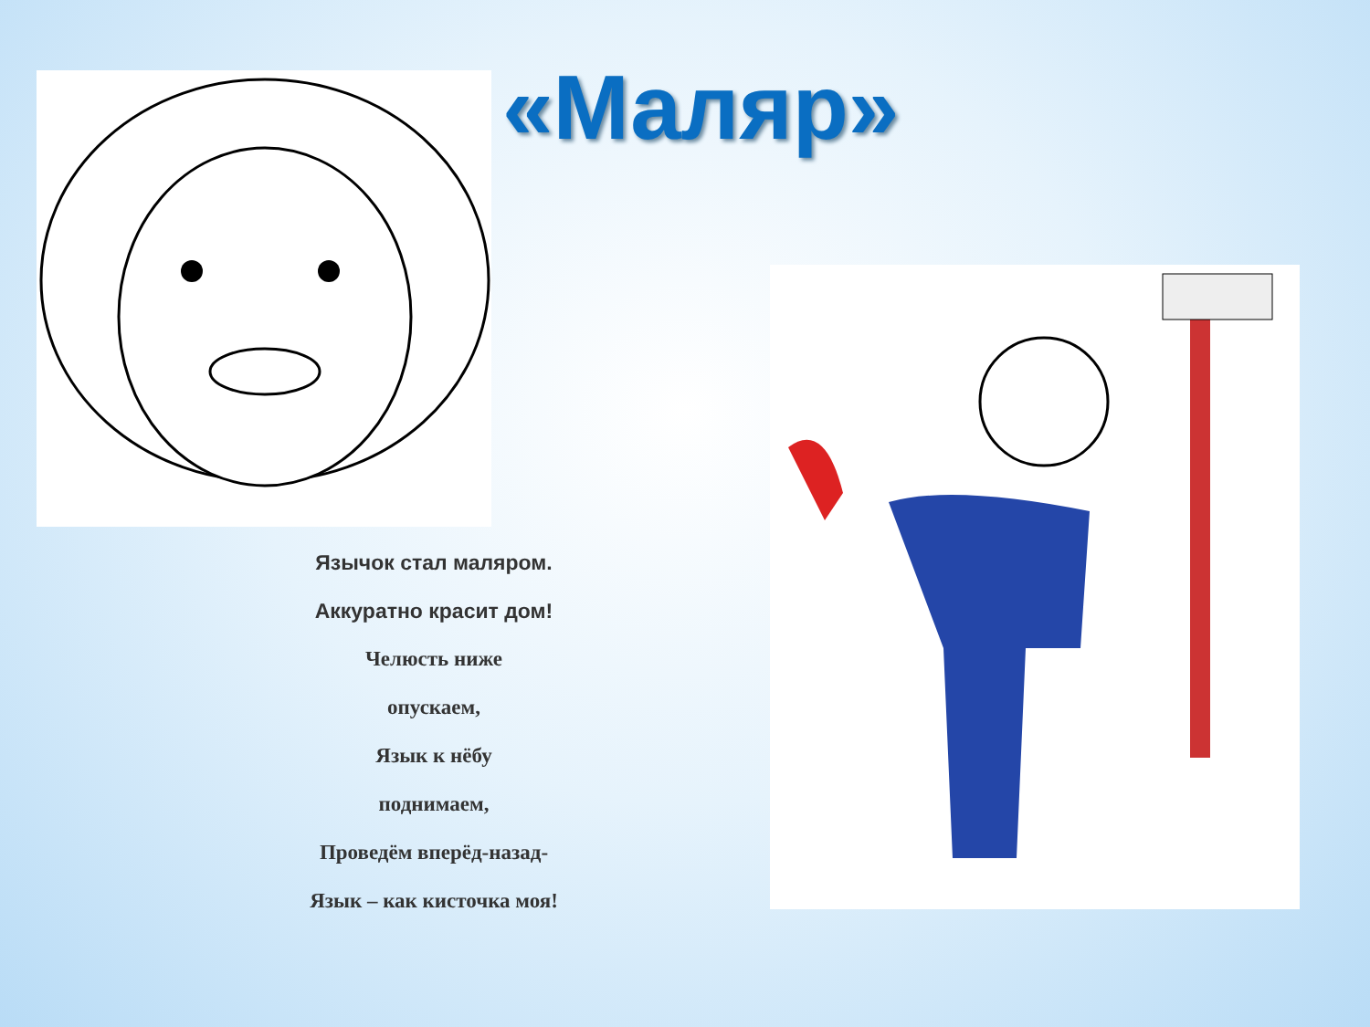«Маляр»
Язычок стал маляром.
Аккуратно красит дом!
Челюсть ниже
опускаем,
Язык к нёбу
поднимаем,
Проведём вперёд-назад-
Язык – как кисточка моя!